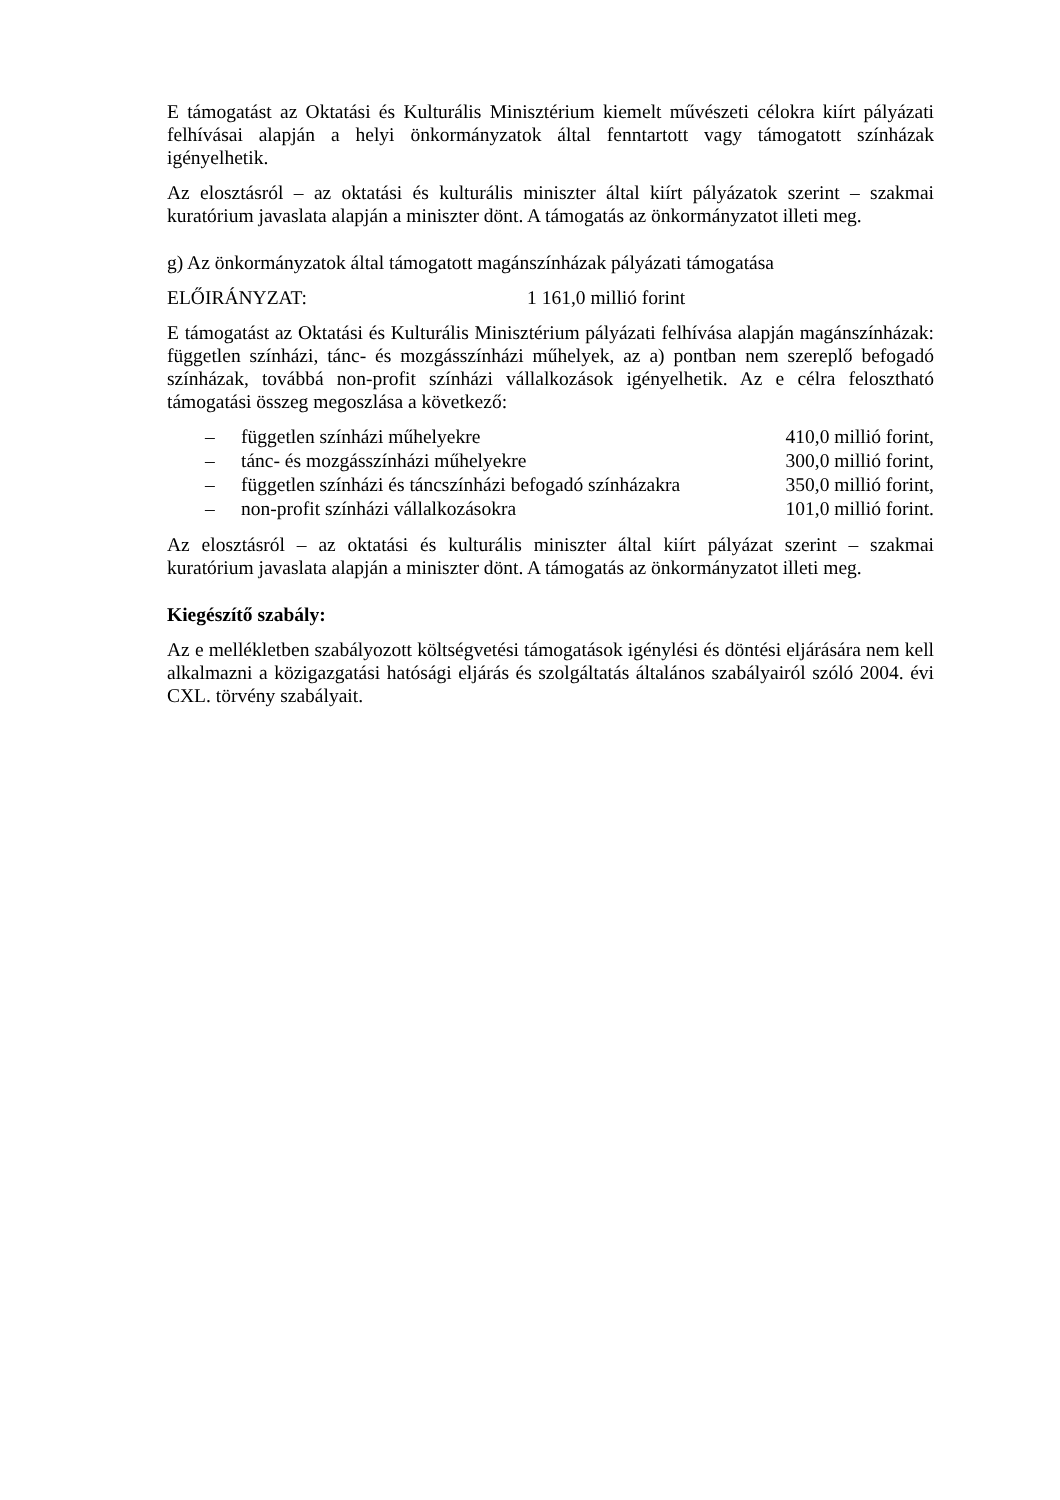E támogatást az Oktatási és Kulturális Minisztérium kiemelt művészeti célokra kiírt pályázati felhívásai alapján a helyi önkormányzatok által fenntartott vagy támogatott színházak igényelhetik.
Az elosztásról – az oktatási és kulturális miniszter által kiírt pályázatok szerint – szakmai kuratórium javaslata alapján a miniszter dönt. A támogatás az önkormányzatot illeti meg.
g) Az önkormányzatok által támogatott magánszínházak pályázati támogatása
ELŐIRÁNYZAT: 1 161,0 millió forint
E támogatást az Oktatási és Kulturális Minisztérium pályázati felhívása alapján magánszínházak: független színházi, tánc- és mozgásszínházi műhelyek, az a) pontban nem szereplő befogadó színházak, továbbá non-profit színházi vállalkozások igényelhetik. Az e célra felosztható támogatási összeg megoszlása a következő:
| – | független színházi műhelyekre | 410,0 millió forint, |
| – | tánc- és mozgásszínházi műhelyekre | 300,0 millió forint, |
| – | független színházi és táncszínházi befogadó színházakra | 350,0 millió forint, |
| – | non-profit színházi vállalkozásokra | 101,0 millió forint. |
Az elosztásról – az oktatási és kulturális miniszter által kiírt pályázat szerint – szakmai kuratórium javaslata alapján a miniszter dönt. A támogatás az önkormányzatot illeti meg.
Kiegészítő szabály:
Az e mellékletben szabályozott költségvetési támogatások igénylési és döntési eljárására nem kell alkalmazni a közigazgatási hatósági eljárás és szolgáltatás általános szabályairól szóló 2004. évi CXL. törvény szabályait.